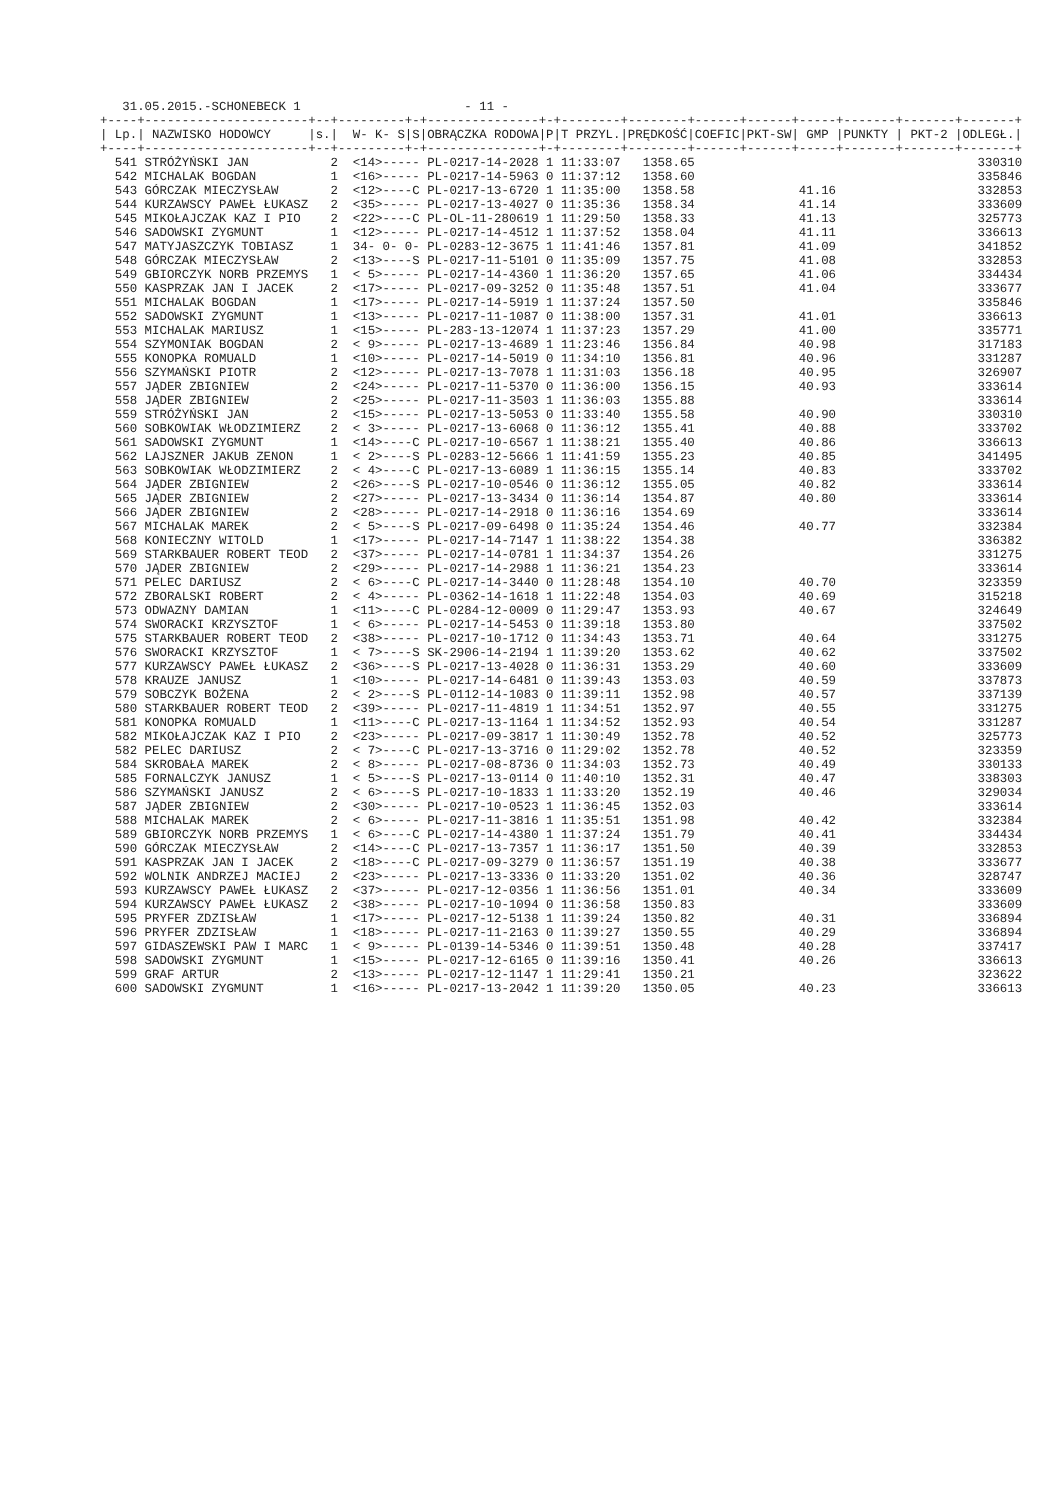31.05.2015.-SCHONEBECK 1 - 11 -
| +----+----------------------+--+---------+-+---------------+-+--------+--------+------+------+-----+-------+-------+-------+ | | | | | | | | | | | | | | |
| --- | --- | --- | --- | --- | --- | --- | --- | --- | --- | --- | --- | --- | --- | --- |
| / Lp./ | NAZWISKO HODOWCY / | s./ | W- K- S/ | S/ | OBRĄCZKA RODOWA/ | P/ | T PRZYL./ | PRĘDKOŚĆ/ | COEFIC/ | PKT-SW/ | GMP / | PUNKTY / | PKT-2 / | ODLEGŁ./ |
| +----+----------------------+--+---------+-+---------------+-+--------+--------+------+------+-----+-------+-------+-------+ | | | | | | | | | | | | | | |
| 541 | STRÓŻYŃSKI JAN | 2 | <14>---- | - | PL-0217-14-2028 | 1 | 11:33:07 | 1358.65 | | | | | | 330310 |
| 542 | MICHALAK BOGDAN | 1 | <16>---- | - | PL-0217-14-5963 | 0 | 11:37:12 | 1358.60 | | | | | | 335846 |
| 543 | GÓRCZAK MIECZYSŁAW | 2 | <12>---- | C | PL-0217-13-6720 | 1 | 11:35:00 | 1358.58 | | | 41.16 | | | 332853 |
| 544 | KURZAWSCY PAWEŁ ŁUKASZ | 2 | <35>---- | - | PL-0217-13-4027 | 0 | 11:35:36 | 1358.34 | | | 41.14 | | | 333609 |
| 545 | MIKOŁAJCZAK KAZ I PIO | 2 | <22>---- | C | PL-OL-11-280619 | 1 | 11:29:50 | 1358.33 | | | 41.13 | | | 325773 |
| 546 | SADOWSKI ZYGMUNT | 1 | <12>---- | - | PL-0217-14-4512 | 1 | 11:37:52 | 1358.04 | | | 41.11 | | | 336613 |
| 547 | MATYJASZCZYK TOBIASZ | 1 | 34- 0- 0 | - | PL-0283-12-3675 | 1 | 11:41:46 | 1357.81 | | | 41.09 | | | 341852 |
| 548 | GÓRCZAK MIECZYSŁAW | 2 | <13>---- | S | PL-0217-11-5101 | 0 | 11:35:09 | 1357.75 | | | 41.08 | | | 332853 |
| 549 | GBIORCZYK NORB PRZEMYS | 1 | < 5>---- | - | PL-0217-14-4360 | 1 | 11:36:20 | 1357.65 | | | 41.06 | | | 334434 |
| 550 | KASPRZAK JAN I JACEK | 2 | <17>---- | - | PL-0217-09-3252 | 0 | 11:35:48 | 1357.51 | | | 41.04 | | | 333677 |
| 551 | MICHALAK BOGDAN | 1 | <17>---- | - | PL-0217-14-5919 | 1 | 11:37:24 | 1357.50 | | | | | | 335846 |
| 552 | SADOWSKI ZYGMUNT | 1 | <13>---- | - | PL-0217-11-1087 | 0 | 11:38:00 | 1357.31 | | | 41.01 | | | 336613 |
| 553 | MICHALAK MARIUSZ | 1 | <15>---- | - | PL-283-13-12074 | 1 | 11:37:23 | 1357.29 | | | 41.00 | | | 335771 |
| 554 | SZYMONIAK BOGDAN | 2 | < 9>---- | - | PL-0217-13-4689 | 1 | 11:23:46 | 1356.84 | | | 40.98 | | | 317183 |
| 555 | KONOPKA ROMUALD | 1 | <10>---- | - | PL-0217-14-5019 | 0 | 11:34:10 | 1356.81 | | | 40.96 | | | 331287 |
| 556 | SZYMAŃSKI PIOTR | 2 | <12>---- | - | PL-0217-13-7078 | 1 | 11:31:03 | 1356.18 | | | 40.95 | | | 326907 |
| 557 | JĄDER ZBIGNIEW | 2 | <24>---- | - | PL-0217-11-5370 | 0 | 11:36:00 | 1356.15 | | | 40.93 | | | 333614 |
| 558 | JĄDER ZBIGNIEW | 2 | <25>---- | - | PL-0217-11-3503 | 1 | 11:36:03 | 1355.88 | | | | | | 333614 |
| 559 | STRÓŻYŃSKI JAN | 2 | <15>---- | - | PL-0217-13-5053 | 0 | 11:33:40 | 1355.58 | | | 40.90 | | | 330310 |
| 560 | SOBKOWIAK WŁODZIMIERZ | 2 | < 3>---- | - | PL-0217-13-6068 | 0 | 11:36:12 | 1355.41 | | | 40.88 | | | 333702 |
| 561 | SADOWSKI ZYGMUNT | 1 | <14>---- | C | PL-0217-10-6567 | 1 | 11:38:21 | 1355.40 | | | 40.86 | | | 336613 |
| 562 | LAJSZNER JAKUB ZENON | 1 | < 2>---- | S | PL-0283-12-5666 | 1 | 11:41:59 | 1355.23 | | | 40.85 | | | 341495 |
| 563 | SOBKOWIAK WŁODZIMIERZ | 2 | < 4>---- | C | PL-0217-13-6089 | 1 | 11:36:15 | 1355.14 | | | 40.83 | | | 333702 |
| 564 | JĄDER ZBIGNIEW | 2 | <26>---- | S | PL-0217-10-0546 | 0 | 11:36:12 | 1355.05 | | | 40.82 | | | 333614 |
| 565 | JĄDER ZBIGNIEW | 2 | <27>---- | - | PL-0217-13-3434 | 0 | 11:36:14 | 1354.87 | | | 40.80 | | | 333614 |
| 566 | JĄDER ZBIGNIEW | 2 | <28>---- | - | PL-0217-14-2918 | 0 | 11:36:16 | 1354.69 | | | | | | 333614 |
| 567 | MICHALAK MAREK | 2 | < 5>---- | S | PL-0217-09-6498 | 0 | 11:35:24 | 1354.46 | | | 40.77 | | | 332384 |
| 568 | KONIECZNY WITOLD | 1 | <17>---- | - | PL-0217-14-7147 | 1 | 11:38:22 | 1354.38 | | | | | | 336382 |
| 569 | STARKBAUER ROBERT TEOD | 2 | <37>---- | - | PL-0217-14-0781 | 1 | 11:34:37 | 1354.26 | | | | | | 331275 |
| 570 | JĄDER ZBIGNIEW | 2 | <29>---- | - | PL-0217-14-2988 | 1 | 11:36:21 | 1354.23 | | | | | | 333614 |
| 571 | PELEC DARIUSZ | 2 | < 6>---- | C | PL-0217-14-3440 | 0 | 11:28:48 | 1354.10 | | | 40.70 | | | 323359 |
| 572 | ZBORALSKI ROBERT | 2 | < 4>---- | - | PL-0362-14-1618 | 1 | 11:22:48 | 1354.03 | | | 40.69 | | | 315218 |
| 573 | ODWAZNY DAMIAN | 1 | <11>---- | C | PL-0284-12-0009 | 0 | 11:29:47 | 1353.93 | | | 40.67 | | | 324649 |
| 574 | SWORACKI KRZYSZTOF | 1 | < 6>---- | - | PL-0217-14-5453 | 0 | 11:39:18 | 1353.80 | | | | | | 337502 |
| 575 | STARKBAUER ROBERT TEOD | 2 | <38>---- | - | PL-0217-10-1712 | 0 | 11:34:43 | 1353.71 | | | 40.64 | | | 331275 |
| 576 | SWORACKI KRZYSZTOF | 1 | < 7>---- | S | SK-2906-14-2194 | 1 | 11:39:20 | 1353.62 | | | 40.62 | | | 337502 |
| 577 | KURZAWSCY PAWEŁ ŁUKASZ | 2 | <36>---- | S | PL-0217-13-4028 | 0 | 11:36:31 | 1353.29 | | | 40.60 | | | 333609 |
| 578 | KRAUZE JANUSZ | 1 | <10>---- | - | PL-0217-14-6481 | 0 | 11:39:43 | 1353.03 | | | 40.59 | | | 337873 |
| 579 | SOBCZYK BOŻENA | 2 | < 2>---- | S | PL-0112-14-1083 | 0 | 11:39:11 | 1352.98 | | | 40.57 | | | 337139 |
| 580 | STARKBAUER ROBERT TEOD | 2 | <39>---- | - | PL-0217-11-4819 | 1 | 11:34:51 | 1352.97 | | | 40.55 | | | 331275 |
| 581 | KONOPKA ROMUALD | 1 | <11>---- | C | PL-0217-13-1164 | 1 | 11:34:52 | 1352.93 | | | 40.54 | | | 331287 |
| 582 | MIKOŁAJCZAK KAZ I PIO | 2 | <23>---- | - | PL-0217-09-3817 | 1 | 11:30:49 | 1352.78 | | | 40.52 | | | 325773 |
| 582 | PELEC DARIUSZ | 2 | < 7>---- | C | PL-0217-13-3716 | 0 | 11:29:02 | 1352.78 | | | 40.52 | | | 323359 |
| 584 | SKROBAŁA MAREK | 2 | < 8>---- | - | PL-0217-08-8736 | 0 | 11:34:03 | 1352.73 | | | 40.49 | | | 330133 |
| 585 | FORNALCZYK JANUSZ | 1 | < 5>---- | S | PL-0217-13-0114 | 0 | 11:40:10 | 1352.31 | | | 40.47 | | | 338303 |
| 586 | SZYMAŃSKI JANUSZ | 2 | < 6>---- | S | PL-0217-10-1833 | 1 | 11:33:20 | 1352.19 | | | 40.46 | | | 329034 |
| 587 | JĄDER ZBIGNIEW | 2 | <30>---- | - | PL-0217-10-0523 | 1 | 11:36:45 | 1352.03 | | | | | | 333614 |
| 588 | MICHALAK MAREK | 2 | < 6>---- | - | PL-0217-11-3816 | 1 | 11:35:51 | 1351.98 | | | 40.42 | | | 332384 |
| 589 | GBIORCZYK NORB PRZEMYS | 1 | < 6>---- | C | PL-0217-14-4380 | 1 | 11:37:24 | 1351.79 | | | 40.41 | | | 334434 |
| 590 | GÓRCZAK MIECZYSŁAW | 2 | <14>---- | C | PL-0217-13-7357 | 1 | 11:36:17 | 1351.50 | | | 40.39 | | | 332853 |
| 591 | KASPRZAK JAN I JACEK | 2 | <18>---- | C | PL-0217-09-3279 | 0 | 11:36:57 | 1351.19 | | | 40.38 | | | 333677 |
| 592 | WOLNIK ANDRZEJ MACIEJ | 2 | <23>---- | - | PL-0217-13-3336 | 0 | 11:33:20 | 1351.02 | | | 40.36 | | | 328747 |
| 593 | KURZAWSCY PAWEŁ ŁUKASZ | 2 | <37>---- | - | PL-0217-12-0356 | 1 | 11:36:56 | 1351.01 | | | 40.34 | | | 333609 |
| 594 | KURZAWSCY PAWEŁ ŁUKASZ | 2 | <38>---- | - | PL-0217-10-1094 | 0 | 11:36:58 | 1350.83 | | | | | | 333609 |
| 595 | PRYFER ZDZISŁAW | 1 | <17>---- | - | PL-0217-12-5138 | 1 | 11:39:24 | 1350.82 | | | 40.31 | | | 336894 |
| 596 | PRYFER ZDZISŁAW | 1 | <18>---- | - | PL-0217-11-2163 | 0 | 11:39:27 | 1350.55 | | | 40.29 | | | 336894 |
| 597 | GIDASZEWSKI PAW I MARC | 1 | < 9>---- | - | PL-0139-14-5346 | 0 | 11:39:51 | 1350.48 | | | 40.28 | | | 337417 |
| 598 | SADOWSKI ZYGMUNT | 1 | <15>---- | - | PL-0217-12-6165 | 0 | 11:39:16 | 1350.41 | | | 40.26 | | | 336613 |
| 599 | GRAF ARTUR | 2 | <13>---- | - | PL-0217-12-1147 | 1 | 11:29:41 | 1350.21 | | | | | | 323622 |
| 600 | SADOWSKI ZYGMUNT | 1 | <16>---- | - | PL-0217-13-2042 | 1 | 11:39:20 | 1350.05 | | | 40.23 | | | 336613 |